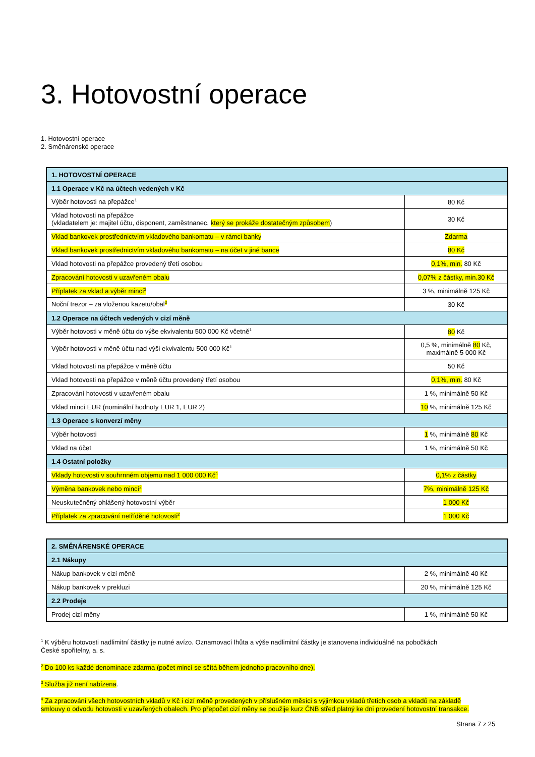3. Hotovostní operace
1. Hotovostní operace
2. Směnárenské operace
| 1. HOTOVOSTNÍ OPERACE | |
| 1.1 Operace v Kč na účtech vedených v Kč | |
| Výběr hotovosti na přepážce<sup>1</sup> | 80 Kč |
| Vklad hotovosti na přepážce (vkladatelem je: majitel účtu, disponent, zaměstnanec, který se prokáže dostatečným způsobem ) | 30 Kč |
| Vklad bankovek prostřednictvím vkladového bankomatu – v rámci banky | Zdarma |
| Vklad bankovek prostřednictvím vkladového bankomatu – na účet v jiné bance | 80 Kč |
| Vklad hotovosti na přepážce provedený třetí osobou | 0,1%, min. 80 Kč |
| Zpracování hotovosti v uzavřeném obalu | 0,07% z částky, min.30 Kč |
| Příplatek za vklad a výběr mincí<sup>3</sup> | 3 %, minimálně 125 Kč |
| Noční trezor – za vloženou kazetu/obal<sup>3</sup> | 30 Kč |
| 1.2 Operace na účtech vedených v cizí měně | |
| Výběr hotovosti v měně účtu do výše ekvivalentu 500 000 Kč včetně<sup>1</sup> | 80 Kč |
| Výběr hotovosti v měně účtu nad výši ekvivalentu 500 000 Kč<sup>1</sup> | 0,5 %, minimálně 80 Kč, maximálně 5 000 Kč |
| Vklad hotovosti na přepážce v měně účtu | 50 Kč |
| Vklad hotovosti na přepážce v měně účtu provedený třetí osobou | 0,1%, min. 80 Kč |
| Zpracování hotovosti v uzavřeném obalu | 1 %, minimálně 50 Kč |
| Vklad mincí EUR (nominální hodnoty EUR 1, EUR 2) | 10 %, minimálně 125 Kč |
| 1.3 Operace s konverzí měny | |
| Výběr hotovosti | 1 %, minimálně 80 Kč |
| Vklad na účet | 1 %, minimálně 50 Kč |
| 1.4 Ostatní položky | |
| Vklady hotovosti v souhrnném objemu nad 1 000 000 Kč<sup>4</sup> | 0,1% z částky |
| Výměna bankovek nebo mincí<sup>2</sup> | 7%, minimálně 125 Kč |
| Neuskutečněný ohlášený hotovostní výběr | 1 000 Kč |
| Příplatek za zpracování netříděné hotovosti<sup>2</sup> | 1 000 Kč |
| 2. SMĚNÁRENSKÉ OPERACE | |
| 2.1 Nákupy | |
| Nákup bankovek v cizí měně | 2 %, minimálně 40 Kč |
| Nákup bankovek v prekluzi | 20 %, minimálně 125 Kč |
| 2.2 Prodeje | |
| Prodej cizí měny | 1 %, minimálně 50 Kč |
<sup>1</sup> K výběru hotovosti nadlimitní částky je nutné avízo. Oznamovací lhůta a výše nadlimitní částky je stanovena individuálně na pobočkách
České spořitelny, a. s.
<sup>2</sup> Do 100 ks každé denominace zdarma (počet mincí se sčítá během jednoho pracovního dne).
<sup>3</sup> Služba již není nabízena.
<sup>4</sup> Za zpracování všech hotovostních vkladů v Kč i cizí měně provedených v příslušném měsíci s výjimkou vkladů třetích osob a vkladů na základě
smlouvy o odvodu hotovosti v uzavřených obalech. Pro přepočet cizí měny se použije kurz ČNB střed platný ke dni provedení hotovostní transakce.
Strana 7 z 25